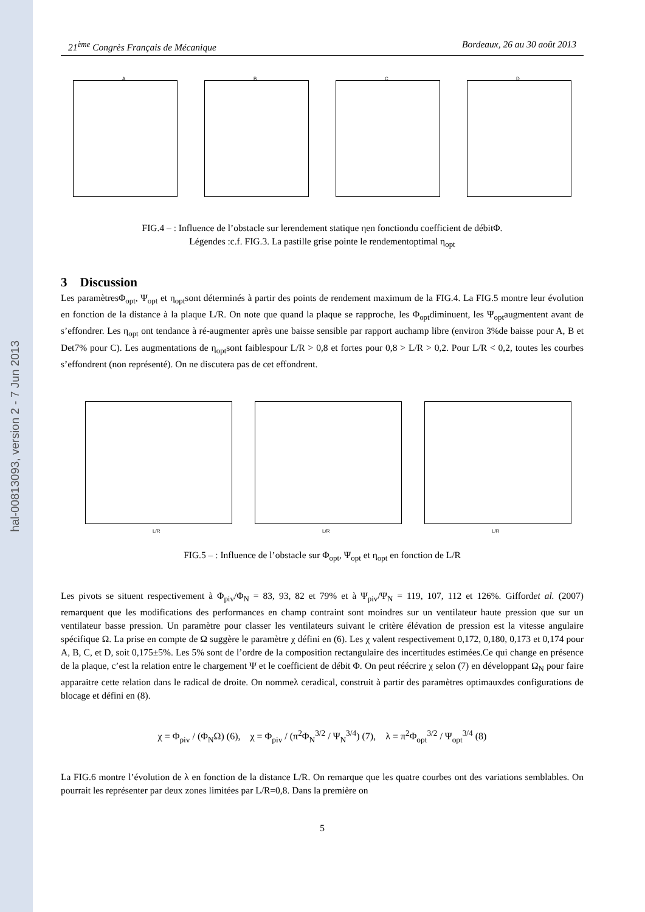hal-00813093, version 2 - 7 Jun 2013
21<sup>ème</sup> Congrès Français de Mécanique Bordeaux, 26 au 30 août 2013
A
B
C
D
FIG.4 – : Influence de l’obstacle sur lerendement statique ηen fonctiondu coefficient de débitΦ.
Légendes :c.f. FIG.3. La pastille grise pointe le rendementoptimal η<sub>opt</sub>
3 Discussion
Les paramètresΦ<sub>opt</sub>, Ψ<sub>opt</sub> et η<sub>opt</sub>sont déterminés à partir des points de rendement maximum de la FIG.4. La FIG.5 montre leur évolution en fonction de la distance à la plaque L/R. On note que quand la plaque se rapproche, les Φ<sub>opt</sub>diminuent, les Ψ<sub>opt</sub>augmentent avant de s’effondrer. Les η<sub>opt</sub> ont tendance à ré-augmenter après une baisse sensible par rapport auchamp libre (environ 3%de baisse pour A, B et Det7% pour C). Les augmentations de η<sub>opt</sub>sont faiblespour L/R > 0,8 et fortes pour 0,8 > L/R > 0,2. Pour L/R < 0,2, toutes les courbes s’effondrent (non représenté). On ne discutera pas de cet effondrent.
L/R
L/R
L/R
FIG.5 – : Influence de l’obstacle sur Φ<sub>opt</sub>, Ψ<sub>opt</sub> et η<sub>opt</sub> en fonction de L/R
Les pivots se situent respectivement à Φ<sub>piv</sub>/Φ<sub>N</sub> = 83, 93, 82 et 79% et à Ψ<sub>piv</sub>/Ψ<sub>N</sub> = 119, 107, 112 et 126%. Giffordet al. (2007) remarquent que les modifications des performances en champ contraint sont moindres sur un ventilateur haute pression que sur un ventilateur basse pression. Un paramètre pour classer les ventilateurs suivant le critère élévation de pression est la vitesse angulaire spécifique Ω. La prise en compte de Ω suggère le paramètre χ défini en (6). Les χ valent respectivement 0,172, 0,180, 0,173 et 0,174 pour A, B, C, et D, soit 0,175±5%. Les 5% sont de l’ordre de la composition rectangulaire des incertitudes estimées.Ce qui change en présence de la plaque, c’est la relation entre le chargement Ψ et le coefficient de débit Φ. On peut réécrire χ selon (7) en développant Ω<sub>N</sub> pour faire apparaitre cette relation dans le radical de droite. On nommeλ ceradical, construit à partir des paramètres optimauxdes configurations de blocage et défini en (8).
χ = Φ<sub>piv</sub> / (Φ<sub>N</sub>Ω) (6), χ = Φ<sub>piv</sub> / (π<sup>2</sup>Φ<sub>N</sub><sup>3/2</sup> / Ψ<sub>N</sub><sup>3/4</sup>) (7), λ = π<sup>2</sup>Φ<sub>opt</sub><sup>3/2</sup> / Ψ<sub>opt</sub><sup>3/4</sup> (8)
La FIG.6 montre l’évolution de λ en fonction de la distance L/R. On remarque que les quatre courbes ont des variations semblables. On pourrait les représenter par deux zones limitées par L/R=0,8. Dans la première on
5